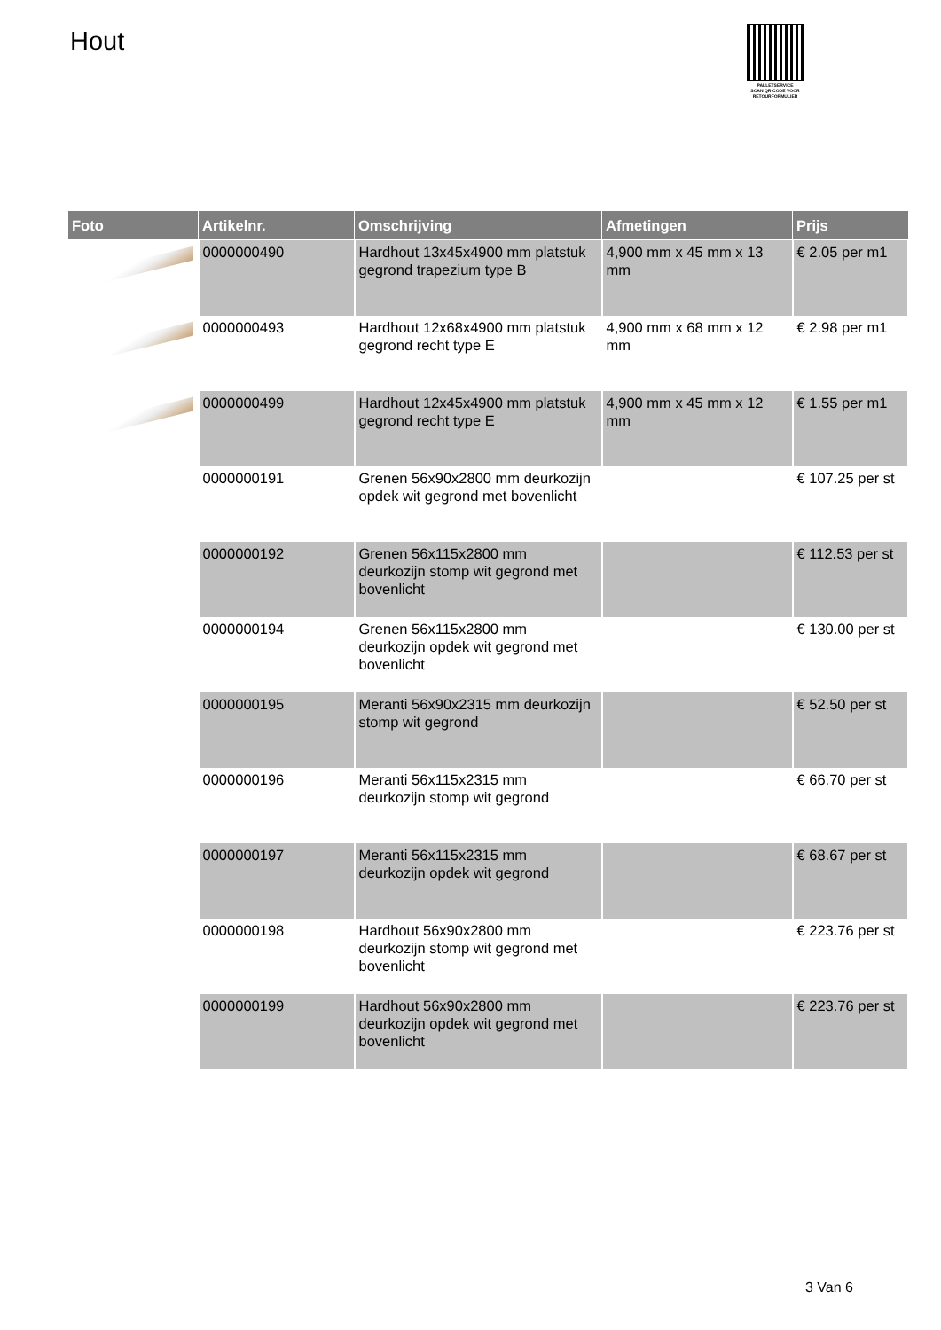Hout
PALLETSERVICE
SCAN QR-CODE VOOR
RETOURFORMULIER
| Foto | Artikelnr. | Omschrijving | Afmetingen | Prijs |
| --- | --- | --- | --- | --- |
| | 0000000490 | Hardhout 13x45x4900 mm platstuk gegrond trapezium type B | 4,900 mm x 45 mm x 13 mm | € 2.05 per m1 |
| | 0000000493 | Hardhout 12x68x4900 mm platstuk gegrond recht type E | 4,900 mm x 68 mm x 12 mm | € 2.98 per m1 |
| | 0000000499 | Hardhout 12x45x4900 mm platstuk gegrond recht type E | 4,900 mm x 45 mm x 12 mm | € 1.55 per m1 |
| | 0000000191 | Grenen 56x90x2800 mm deurkozijn opdek wit gegrond met bovenlicht | | € 107.25 per st |
| | 0000000192 | Grenen 56x115x2800 mm deurkozijn stomp wit gegrond met bovenlicht | | € 112.53 per st |
| | 0000000194 | Grenen 56x115x2800 mm deurkozijn opdek wit gegrond met bovenlicht | | € 130.00 per st |
| | 0000000195 | Meranti 56x90x2315 mm deurkozijn stomp wit gegrond | | € 52.50 per st |
| | 0000000196 | Meranti 56x115x2315 mm deurkozijn stomp wit gegrond | | € 66.70 per st |
| | 0000000197 | Meranti 56x115x2315 mm deurkozijn opdek wit gegrond | | € 68.67 per st |
| | 0000000198 | Hardhout 56x90x2800 mm deurkozijn stomp wit gegrond met bovenlicht | | € 223.76 per st |
| | 0000000199 | Hardhout 56x90x2800 mm deurkozijn opdek wit gegrond met bovenlicht | | € 223.76 per st |
3 Van 6